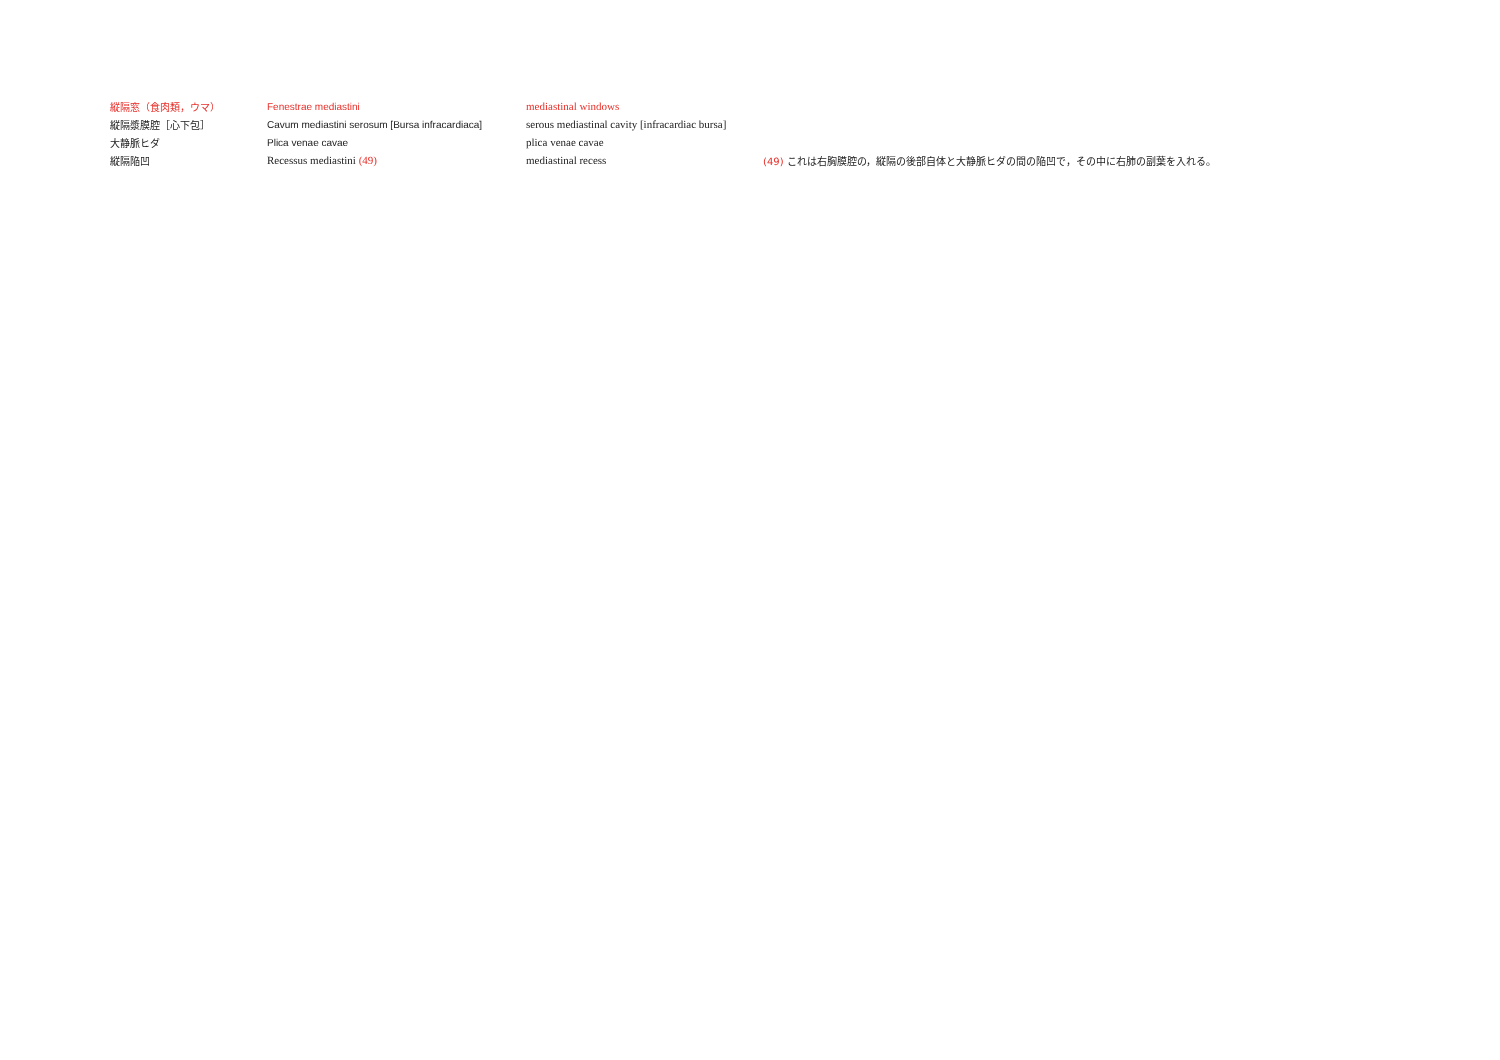| 縦隔窓（食肉類，ウマ） | Fenestrae mediastini | mediastinal windows | |
| 縦隔漿膜腔［心下包］ | Cavum mediastini serosum [Bursa infracardiaca] | serous mediastinal cavity [infracardiac bursa] | |
| 大静脈ヒダ | Plica venae cavae | plica venae cavae | |
| 縦隔陥凹 | Recessus mediastini (49) | mediastinal recess | (49) これは右胸膜腔の，縦隔の後部自体と大静脈ヒダの間の陥凹で，その中に右肺の副葉を入れる。 |